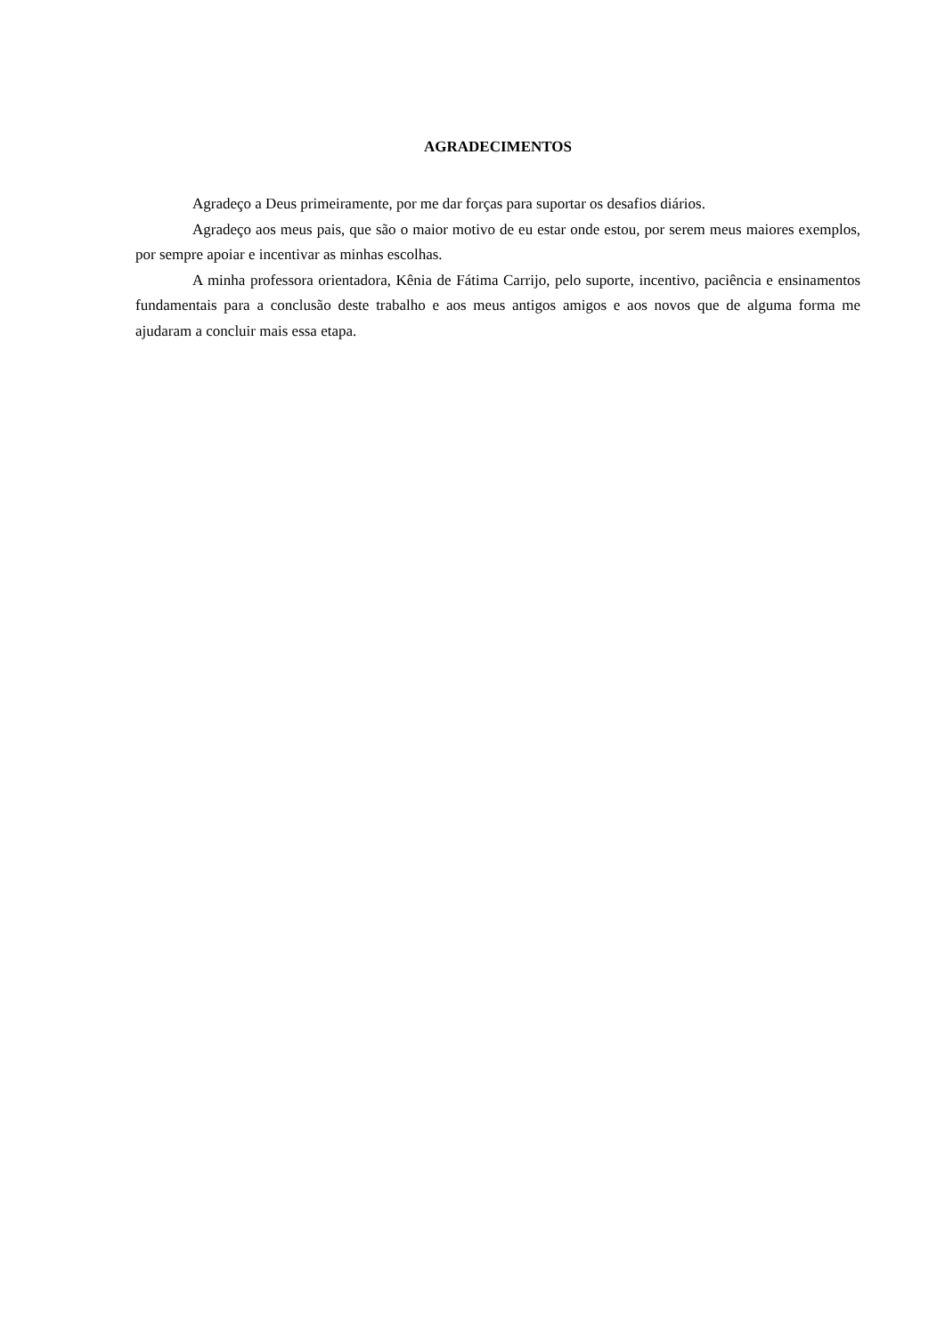AGRADECIMENTOS
Agradeço a Deus primeiramente, por me dar forças para suportar os desafios diários.
Agradeço aos meus pais, que são o maior motivo de eu estar onde estou, por serem meus maiores exemplos, por sempre apoiar e incentivar as minhas escolhas.
A minha professora orientadora, Kênia de Fátima Carrijo, pelo suporte, incentivo, paciência e ensinamentos fundamentais para a conclusão deste trabalho e aos meus antigos amigos e aos novos que de alguma forma me ajudaram a concluir mais essa etapa.